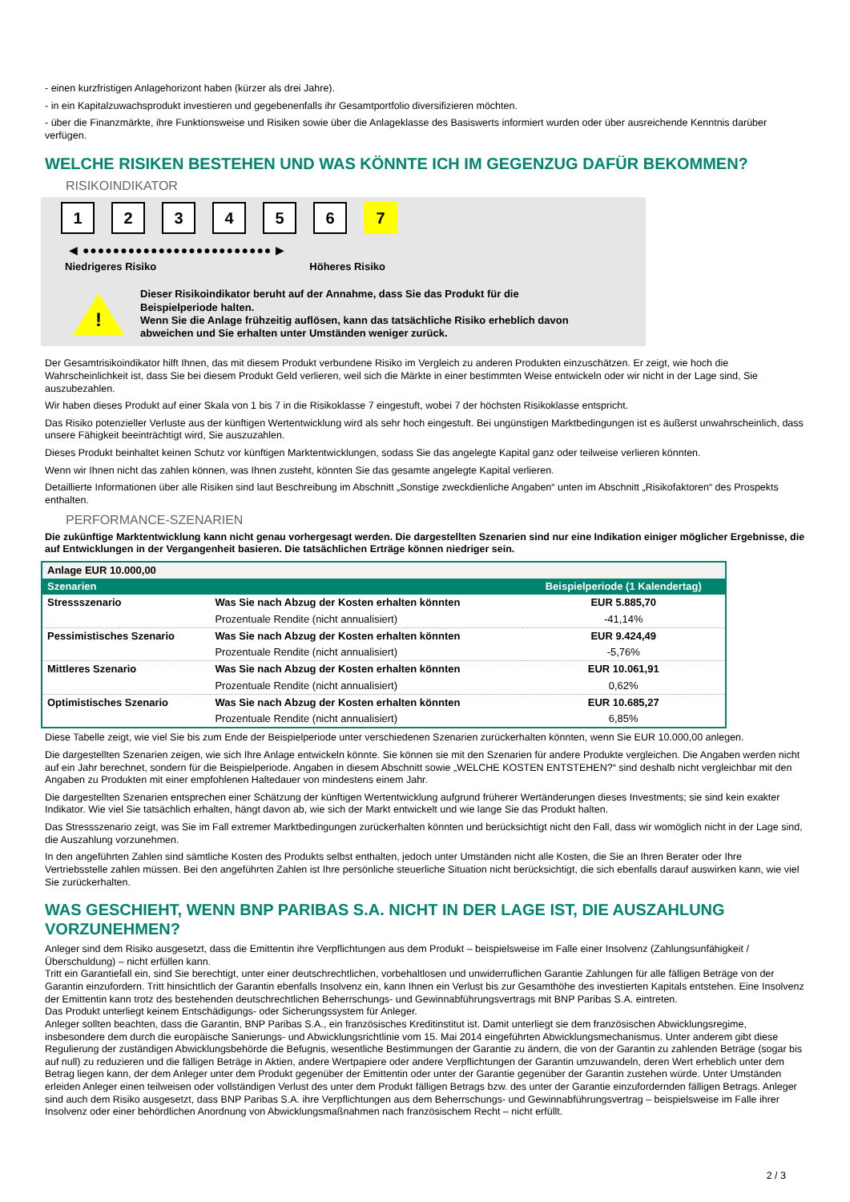- einen kurzfristigen Anlagehorizont haben (kürzer als drei Jahre).
- in ein Kapitalzuwachsprodukt investieren und gegebenenfalls ihr Gesamtportfolio diversifizieren möchten.
- über die Finanzmärkte, ihre Funktionsweise und Risiken sowie über die Anlageklasse des Basiswerts informiert wurden oder über ausreichende Kenntnis darüber verfügen.
WELCHE RISIKEN BESTEHEN UND WAS KÖNNTE ICH IM GEGENZUG DAFÜR BEKOMMEN?
RISIKOINDIKATOR
1 2 3 4 5 6 7
◀ ●●●●●●●●●●●●●●●●●●●●●●●●● ▶
Niedrigeres Risiko Höheres Risiko
!
Dieser Risikoindikator beruht auf der Annahme, dass Sie das Produkt für die
Beispielperiode halten.
Wenn Sie die Anlage frühzeitig auflösen, kann das tatsächliche Risiko erheblich davon
abweichen und Sie erhalten unter Umständen weniger zurück.
Der Gesamtrisikoindikator hilft Ihnen, das mit diesem Produkt verbundene Risiko im Vergleich zu anderen Produkten einzuschätzen. Er zeigt, wie hoch die Wahrscheinlichkeit ist, dass Sie bei diesem Produkt Geld verlieren, weil sich die Märkte in einer bestimmten Weise entwickeln oder wir nicht in der Lage sind, Sie auszubezahlen.
Wir haben dieses Produkt auf einer Skala von 1 bis 7 in die Risikoklasse 7 eingestuft, wobei 7 der höchsten Risikoklasse entspricht.
Das Risiko potenzieller Verluste aus der künftigen Wertentwicklung wird als sehr hoch eingestuft. Bei ungünstigen Marktbedingungen ist es äußerst unwahrscheinlich, dass unsere Fähigkeit beeinträchtigt wird, Sie auszuzahlen.
Dieses Produkt beinhaltet keinen Schutz vor künftigen Marktentwicklungen, sodass Sie das angelegte Kapital ganz oder teilweise verlieren könnten.
Wenn wir Ihnen nicht das zahlen können, was Ihnen zusteht, könnten Sie das gesamte angelegte Kapital verlieren.
Detaillierte Informationen über alle Risiken sind laut Beschreibung im Abschnitt „Sonstige zweckdienliche Angaben“ unten im Abschnitt „Risikofaktoren“ des Prospekts enthalten.
PERFORMANCE-SZENARIEN
Die zukünftige Marktentwicklung kann nicht genau vorhergesagt werden. Die dargestellten Szenarien sind nur eine Indikation einiger möglicher Ergebnisse, die auf Entwicklungen in der Vergangenheit basieren. Die tatsächlichen Erträge können niedriger sein.
| Anlage EUR 10.000,00 | | |
| Szenarien | | Beispielperiode (1 Kalendertag) |
| Stressszenario | Was Sie nach Abzug der Kosten erhalten könnten | EUR 5.885,70 |
| | Prozentuale Rendite (nicht annualisiert) | -41,14% |
| Pessimistisches Szenario | Was Sie nach Abzug der Kosten erhalten könnten | EUR 9.424,49 |
| | Prozentuale Rendite (nicht annualisiert) | -5,76% |
| Mittleres Szenario | Was Sie nach Abzug der Kosten erhalten könnten | EUR 10.061,91 |
| | Prozentuale Rendite (nicht annualisiert) | 0,62% |
| Optimistisches Szenario | Was Sie nach Abzug der Kosten erhalten könnten | EUR 10.685,27 |
| | Prozentuale Rendite (nicht annualisiert) | 6,85% |
Diese Tabelle zeigt, wie viel Sie bis zum Ende der Beispielperiode unter verschiedenen Szenarien zurückerhalten könnten, wenn Sie EUR 10.000,00 anlegen.
Die dargestellten Szenarien zeigen, wie sich Ihre Anlage entwickeln könnte. Sie können sie mit den Szenarien für andere Produkte vergleichen. Die Angaben werden nicht auf ein Jahr berechnet, sondern für die Beispielperiode. Angaben in diesem Abschnitt sowie „WELCHE KOSTEN ENTSTEHEN?“ sind deshalb nicht vergleichbar mit den Angaben zu Produkten mit einer empfohlenen Haltedauer von mindestens einem Jahr.
Die dargestellten Szenarien entsprechen einer Schätzung der künftigen Wertentwicklung aufgrund früherer Wertänderungen dieses Investments; sie sind kein exakter Indikator. Wie viel Sie tatsächlich erhalten, hängt davon ab, wie sich der Markt entwickelt und wie lange Sie das Produkt halten.
Das Stressszenario zeigt, was Sie im Fall extremer Marktbedingungen zurückerhalten könnten und berücksichtigt nicht den Fall, dass wir womöglich nicht in der Lage sind, die Auszahlung vorzunehmen.
In den angeführten Zahlen sind sämtliche Kosten des Produkts selbst enthalten, jedoch unter Umständen nicht alle Kosten, die Sie an Ihren Berater oder Ihre Vertriebsstelle zahlen müssen. Bei den angeführten Zahlen ist Ihre persönliche steuerliche Situation nicht berücksichtigt, die sich ebenfalls darauf auswirken kann, wie viel Sie zurückerhalten.
WAS GESCHIEHT, WENN BNP PARIBAS S.A. NICHT IN DER LAGE IST, DIE AUSZAHLUNG VORZUNEHMEN?
Anleger sind dem Risiko ausgesetzt, dass die Emittentin ihre Verpflichtungen aus dem Produkt – beispielsweise im Falle einer Insolvenz (Zahlungsunfähigkeit / Überschuldung) – nicht erfüllen kann.
Tritt ein Garantiefall ein, sind Sie berechtigt, unter einer deutschrechtlichen, vorbehaltlosen und unwiderruflichen Garantie Zahlungen für alle fälligen Beträge von der Garantin einzufordern. Tritt hinsichtlich der Garantin ebenfalls Insolvenz ein, kann Ihnen ein Verlust bis zur Gesamthöhe des investierten Kapitals entstehen. Eine Insolvenz der Emittentin kann trotz des bestehenden deutschrechtlichen Beherrschungs- und Gewinnabführungsvertrags mit BNP Paribas S.A. eintreten.
Das Produkt unterliegt keinem Entschädigungs- oder Sicherungssystem für Anleger.
Anleger sollten beachten, dass die Garantin, BNP Paribas S.A., ein französisches Kreditinstitut ist. Damit unterliegt sie dem französischen Abwicklungsregime, insbesondere dem durch die europäische Sanierungs- und Abwicklungsrichtlinie vom 15. Mai 2014 eingeführten Abwicklungsmechanismus. Unter anderem gibt diese Regulierung der zuständigen Abwicklungsbehörde die Befugnis, wesentliche Bestimmungen der Garantie zu ändern, die von der Garantin zu zahlenden Beträge (sogar bis auf null) zu reduzieren und die fälligen Beträge in Aktien, andere Wertpapiere oder andere Verpflichtungen der Garantin umzuwandeln, deren Wert erheblich unter dem Betrag liegen kann, der dem Anleger unter dem Produkt gegenüber der Emittentin oder unter der Garantie gegenüber der Garantin zustehen würde. Unter Umständen erleiden Anleger einen teilweisen oder vollständigen Verlust des unter dem Produkt fälligen Betrags bzw. des unter der Garantie einzufordernden fälligen Betrags. Anleger sind auch dem Risiko ausgesetzt, dass BNP Paribas S.A. ihre Verpflichtungen aus dem Beherrschungs- und Gewinnabführungsvertrag – beispielsweise im Falle ihrer Insolvenz oder einer behördlichen Anordnung von Abwicklungsmaßnahmen nach französischem Recht – nicht erfüllt.
2 / 3